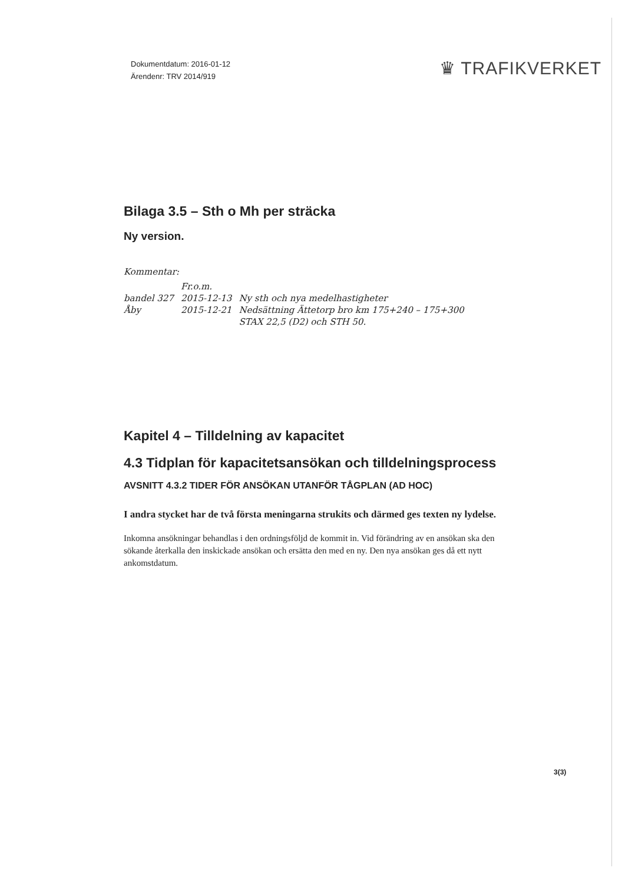Dokumentdatum: 2016-01-12
Ärendenr: TRV 2014/919
♛ TRAFIKVERKET
Bilaga 3.5 – Sth o Mh per sträcka
Ny version.
Kommentar:
| | Fr.o.m. | |
| bandel 327 | 2015-12-13 | Ny sth och nya medelhastigheter |
| Åby | 2015-12-21 | Nedsättning Ättetorp bro km 175+240 – 175+300 STAX 22,5 (D2) och STH 50. |
Kapitel 4 – Tilldelning av kapacitet
4.3 Tidplan för kapacitetsansökan och tilldelningsprocess
AVSNITT 4.3.2 TIDER FÖR ANSÖKAN UTANFÖR TÅGPLAN (AD HOC)
I andra stycket har de två första meningarna strukits och därmed ges texten ny lydelse.
Inkomna ansökningar behandlas i den ordningsföljd de kommit in. Vid förändring av en ansökan ska den sökande återkalla den inskickade ansökan och ersätta den med en ny. Den nya ansökan ges då ett nytt ankomstdatum.
3(3)